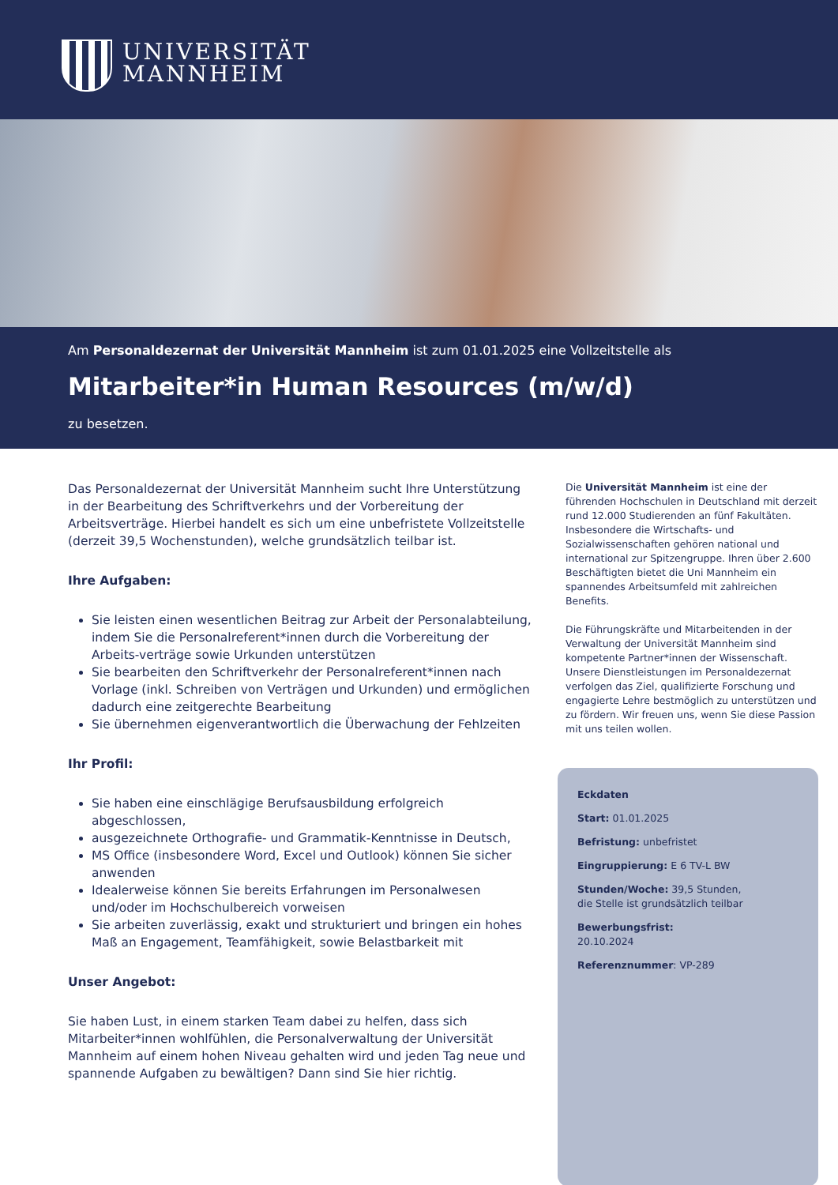UNIVERSITÄT
MANNHEIM
Am Personaldezernat der Universität Mannheim ist zum 01.01.2025 eine Vollzeitstelle als
Mitarbeiter*in Human Resources (m/w/d)
zu besetzen.
Das Personaldezernat der Universität Mannheim sucht Ihre Unterstützung in der Bearbeitung des Schriftverkehrs und der Vorbereitung der Arbeitsverträge. Hierbei handelt es sich um eine unbefristete Vollzeitstelle (derzeit 39,5 Wochenstunden), welche grundsätzlich teilbar ist.
Ihre Aufgaben:
Sie leisten einen wesentlichen Beitrag zur Arbeit der Personalabteilung, indem Sie die Personalreferent*innen durch die Vorbereitung der Arbeits-verträge sowie Urkunden unterstützen
Sie bearbeiten den Schriftverkehr der Personalreferent*innen nach Vorlage (inkl. Schreiben von Verträgen und Urkunden) und ermöglichen dadurch eine zeitgerechte Bearbeitung
Sie übernehmen eigenverantwortlich die Überwachung der Fehlzeiten
Ihr Profil:
Sie haben eine einschlägige Berufsausbildung erfolgreich abgeschlossen,
ausgezeichnete Orthografie- und Grammatik-Kenntnisse in Deutsch,
MS Office (insbesondere Word, Excel und Outlook) können Sie sicher anwenden
Idealerweise können Sie bereits Erfahrungen im Personalwesen und/oder im Hochschulbereich vorweisen
Sie arbeiten zuverlässig, exakt und strukturiert und bringen ein hohes Maß an Engagement, Teamfähigkeit, sowie Belastbarkeit mit
Unser Angebot:
Sie haben Lust, in einem starken Team dabei zu helfen, dass sich Mitarbeiter*innen wohlfühlen, die Personalverwaltung der Universität Mannheim auf einem hohen Niveau gehalten wird und jeden Tag neue und spannende Aufgaben zu bewältigen? Dann sind Sie hier richtig.
Die Universität Mannheim ist eine der führenden Hochschulen in Deutschland mit derzeit rund 12.000 Studierenden an fünf Fakultäten. Insbesondere die Wirtschafts- und Sozialwissenschaften gehören national und international zur Spitzengruppe. Ihren über 2.600 Beschäftigten bietet die Uni Mannheim ein spannendes Arbeitsumfeld mit zahlreichen Benefits.
Die Führungskräfte und Mitarbeitenden in der Verwaltung der Universität Mannheim sind kompetente Partner*innen der Wissenschaft. Unsere Dienstleistungen im Personaldezernat verfolgen das Ziel, qualifizierte Forschung und engagierte Lehre bestmöglich zu unterstützen und zu fördern. Wir freuen uns, wenn Sie diese Passion mit uns teilen wollen.
Eckdaten
Start: 01.01.2025
Befristung: unbefristet
Eingruppierung: E 6 TV-L BW
Stunden/Woche: 39,5 Stunden,
die Stelle ist grundsätzlich teilbar
Bewerbungsfrist:
20.10.2024
Referenznummer: VP-289